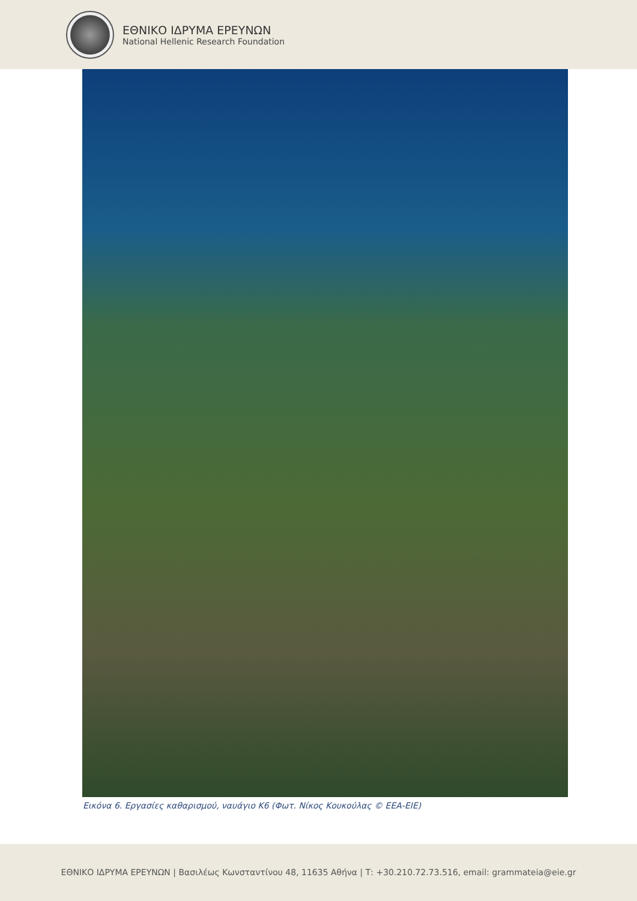ΕΘΝΙΚΟ ΙΔΡΥΜΑ ΕΡΕΥΝΩΝ
National Hellenic Research Foundation
Εικόνα 6. Εργασίες καθαρισμού, ναυάγιο Κ6 (Φωτ. Νίκος Κουκούλας © ΕΕΑ-ΕΙΕ)
ΕΘΝΙΚΟ ΙΔΡΥΜΑ ΕΡΕΥΝΩΝ | Βασιλέως Κωνσταντίνου 48, 11635 Αθήνα | Τ: +30.210.72.73.516, email: grammateia@eie.gr